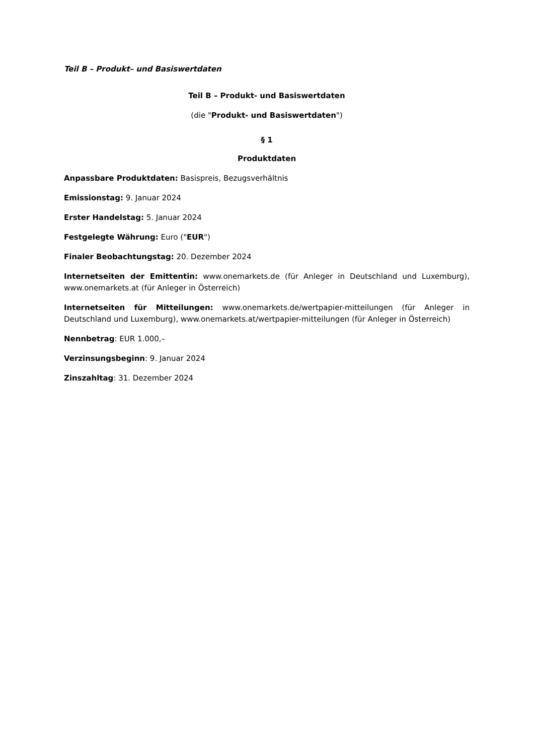Teil B – Produkt– und Basiswertdaten
Teil B – Produkt- und Basiswertdaten
(die "Produkt- und Basiswertdaten")
§ 1
Produktdaten
Anpassbare Produktdaten: Basispreis, Bezugsverhältnis
Emissionstag: 9. Januar 2024
Erster Handelstag: 5. Januar 2024
Festgelegte Währung: Euro ("EUR")
Finaler Beobachtungstag: 20. Dezember 2024
Internetseiten der Emittentin: www.onemarkets.de (für Anleger in Deutschland und Luxemburg), www.onemarkets.at (für Anleger in Österreich)
Internetseiten für Mitteilungen: www.onemarkets.de/wertpapier-mitteilungen (für Anleger in Deutschland und Luxemburg), www.onemarkets.at/wertpapier-mitteilungen (für Anleger in Österreich)
Nennbetrag: EUR 1.000,–
Verzinsungsbeginn: 9. Januar 2024
Zinszahltag: 31. Dezember 2024